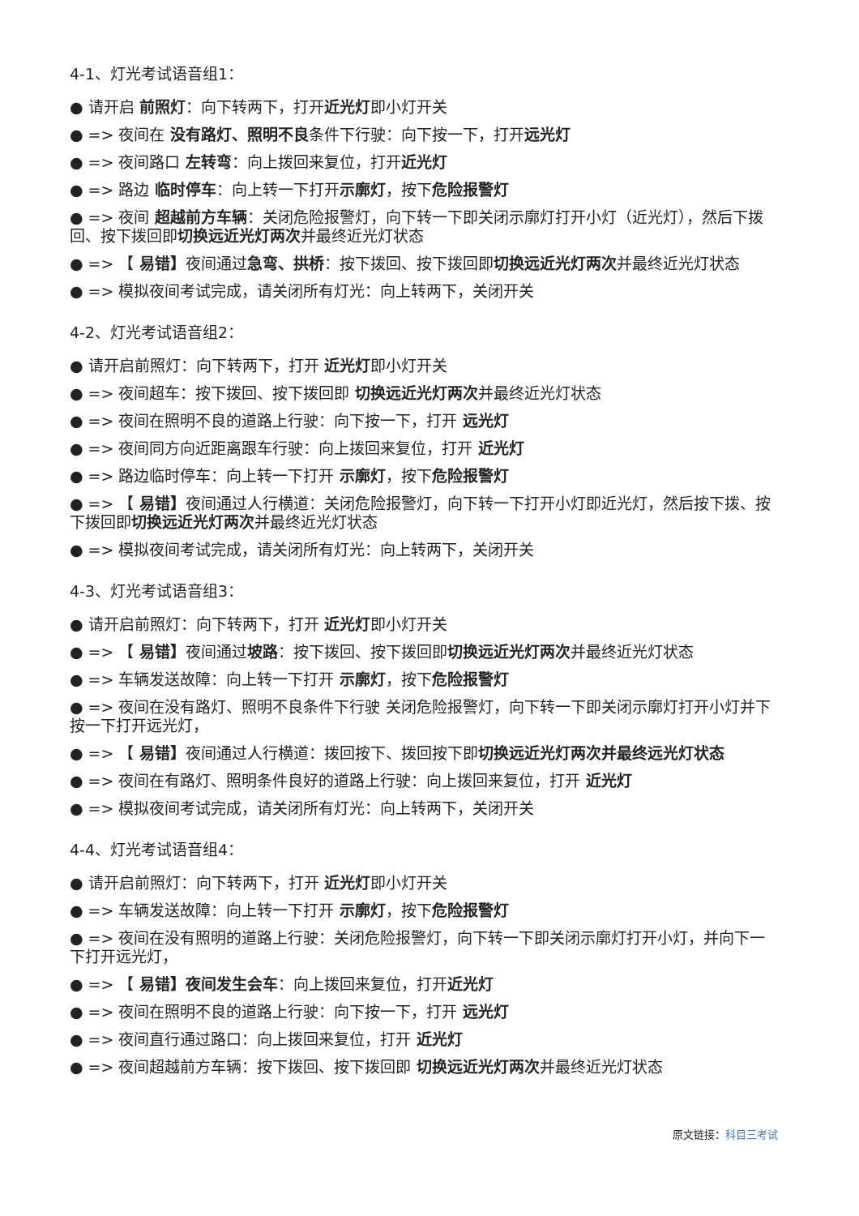4-1、灯光考试语音组1：
● 请开启 前照灯：向下转两下，打开近光灯即小灯开关
● => 夜间在 没有路灯、照明不良条件下行驶：向下按一下，打开远光灯
● => 夜间路口 左转弯：向上拨回来复位，打开近光灯
● => 路边 临时停车：向上转一下打开示廓灯，按下危险报警灯
● => 夜间 超越前方车辆：关闭危险报警灯，向下转一下即关闭示廓灯打开小灯（近光灯），然后下拨回、按下拨回即切换远近光灯两次并最终近光灯状态
● => 【 易错】夜间通过急弯、拱桥：按下拨回、按下拨回即切换远近光灯两次并最终近光灯状态
● => 模拟夜间考试完成，请关闭所有灯光：向上转两下，关闭开关
4-2、灯光考试语音组2：
● 请开启前照灯：向下转两下，打开 近光灯即小灯开关
● => 夜间超车：按下拨回、按下拨回即 切换远近光灯两次并最终近光灯状态
● => 夜间在照明不良的道路上行驶：向下按一下，打开 远光灯
● => 夜间同方向近距离跟车行驶：向上拨回来复位，打开 近光灯
● => 路边临时停车：向上转一下打开 示廓灯，按下危险报警灯
● => 【 易错】夜间通过人行横道：关闭危险报警灯，向下转一下打开小灯即近光灯，然后按下拨、按下拨回即切换远近光灯两次并最终近光灯状态
● => 模拟夜间考试完成，请关闭所有灯光：向上转两下，关闭开关
4-3、灯光考试语音组3：
● 请开启前照灯：向下转两下，打开 近光灯即小灯开关
● => 【 易错】夜间通过坡路：按下拨回、按下拨回即切换远近光灯两次并最终近光灯状态
● => 车辆发送故障：向上转一下打开 示廓灯，按下危险报警灯
● => 夜间在没有路灯、照明不良条件下行驶 关闭危险报警灯，向下转一下即关闭示廓灯打开小灯并下按一下打开远光灯，
● => 【 易错】夜间通过人行横道：拨回按下、拨回按下即切换远近光灯两次并最终远光灯状态
● => 夜间在有路灯、照明条件良好的道路上行驶：向上拨回来复位，打开 近光灯
● => 模拟夜间考试完成，请关闭所有灯光：向上转两下，关闭开关
4-4、灯光考试语音组4：
● 请开启前照灯：向下转两下，打开 近光灯即小灯开关
● => 车辆发送故障：向上转一下打开 示廓灯，按下危险报警灯
● => 夜间在没有照明的道路上行驶：关闭危险报警灯，向下转一下即关闭示廓灯打开小灯，并向下一下打开远光灯，
● => 【 易错】夜间发生会车：向上拨回来复位，打开近光灯
● => 夜间在照明不良的道路上行驶：向下按一下，打开 远光灯
● => 夜间直行通过路口：向上拨回来复位，打开 近光灯
● => 夜间超越前方车辆：按下拨回、按下拨回即 切换远近光灯两次并最终近光灯状态
原文链接：科目三考试